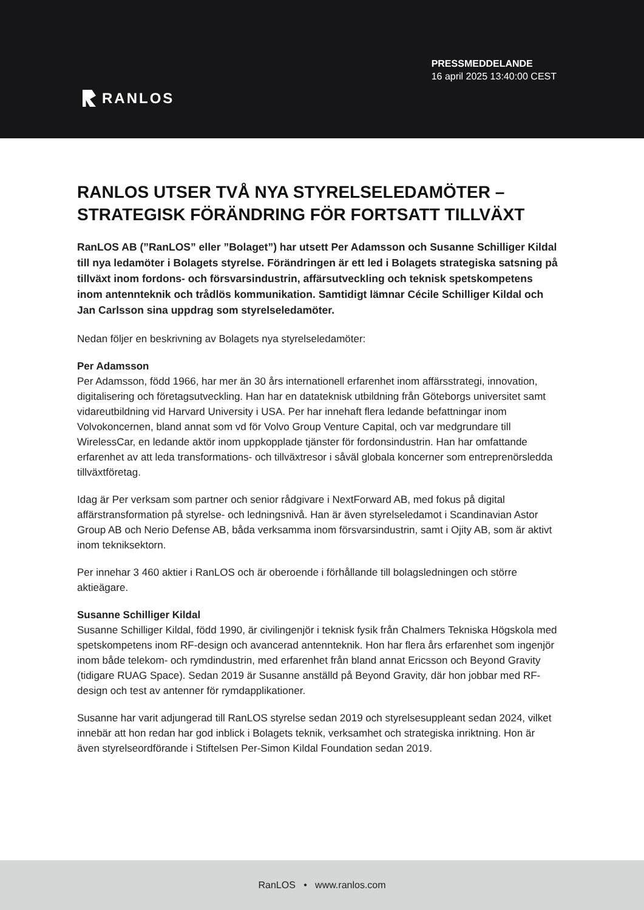RANLOS
PRESSMEDDELANDE
16 april 2025 13:40:00 CEST
RANLOS UTSER TVÅ NYA STYRELSELEDAMÖTER – STRATEGISK FÖRÄNDRING FÖR FORTSATT TILLVÄXT
RanLOS AB (”RanLOS” eller ”Bolaget”) har utsett Per Adamsson och Susanne Schilliger Kildal till nya ledamöter i Bolagets styrelse. Förändringen är ett led i Bolagets strategiska satsning på tillväxt inom fordons- och försvarsindustrin, affärsutveckling och teknisk spetskompetens inom antennteknik och trådlös kommunikation. Samtidigt lämnar Cécile Schilliger Kildal och Jan Carlsson sina uppdrag som styrelseledamöter.
Nedan följer en beskrivning av Bolagets nya styrelseledamöter:
Per Adamsson
Per Adamsson, född 1966, har mer än 30 års internationell erfarenhet inom affärsstrategi, innovation, digitalisering och företagsutveckling. Han har en datateknisk utbildning från Göteborgs universitet samt vidareutbildning vid Harvard University i USA. Per har innehaft flera ledande befattningar inom Volvokoncernen, bland annat som vd för Volvo Group Venture Capital, och var medgrundare till WirelessCar, en ledande aktör inom uppkopplade tjänster för fordonsindustrin. Han har omfattande erfarenhet av att leda transformations- och tillväxtresor i såväl globala koncerner som entreprenörsledda tillväxtföretag.
Idag är Per verksam som partner och senior rådgivare i NextForward AB, med fokus på digital affärstransformation på styrelse- och ledningsnivå. Han är även styrelseledamot i Scandinavian Astor Group AB och Nerio Defense AB, båda verksamma inom försvarsindustrin, samt i Ojity AB, som är aktivt inom tekniksektorn.
Per innehar 3 460 aktier i RanLOS och är oberoende i förhållande till bolagsledningen och större aktieägare.
Susanne Schilliger Kildal
Susanne Schilliger Kildal, född 1990, är civilingenjör i teknisk fysik från Chalmers Tekniska Högskola med spetskompetens inom RF-design och avancerad antennteknik. Hon har flera års erfarenhet som ingenjör inom både telekom- och rymdindustrin, med erfarenhet från bland annat Ericsson och Beyond Gravity (tidigare RUAG Space). Sedan 2019 är Susanne anställd på Beyond Gravity, där hon jobbar med RF-design och test av antenner för rymdapplikationer.
Susanne har varit adjungerad till RanLOS styrelse sedan 2019 och styrelsesuppleant sedan 2024, vilket innebär att hon redan har god inblick i Bolagets teknik, verksamhet och strategiska inriktning. Hon är även styrelseordförande i Stiftelsen Per-Simon Kildal Foundation sedan 2019.
RanLOS • www.ranlos.com